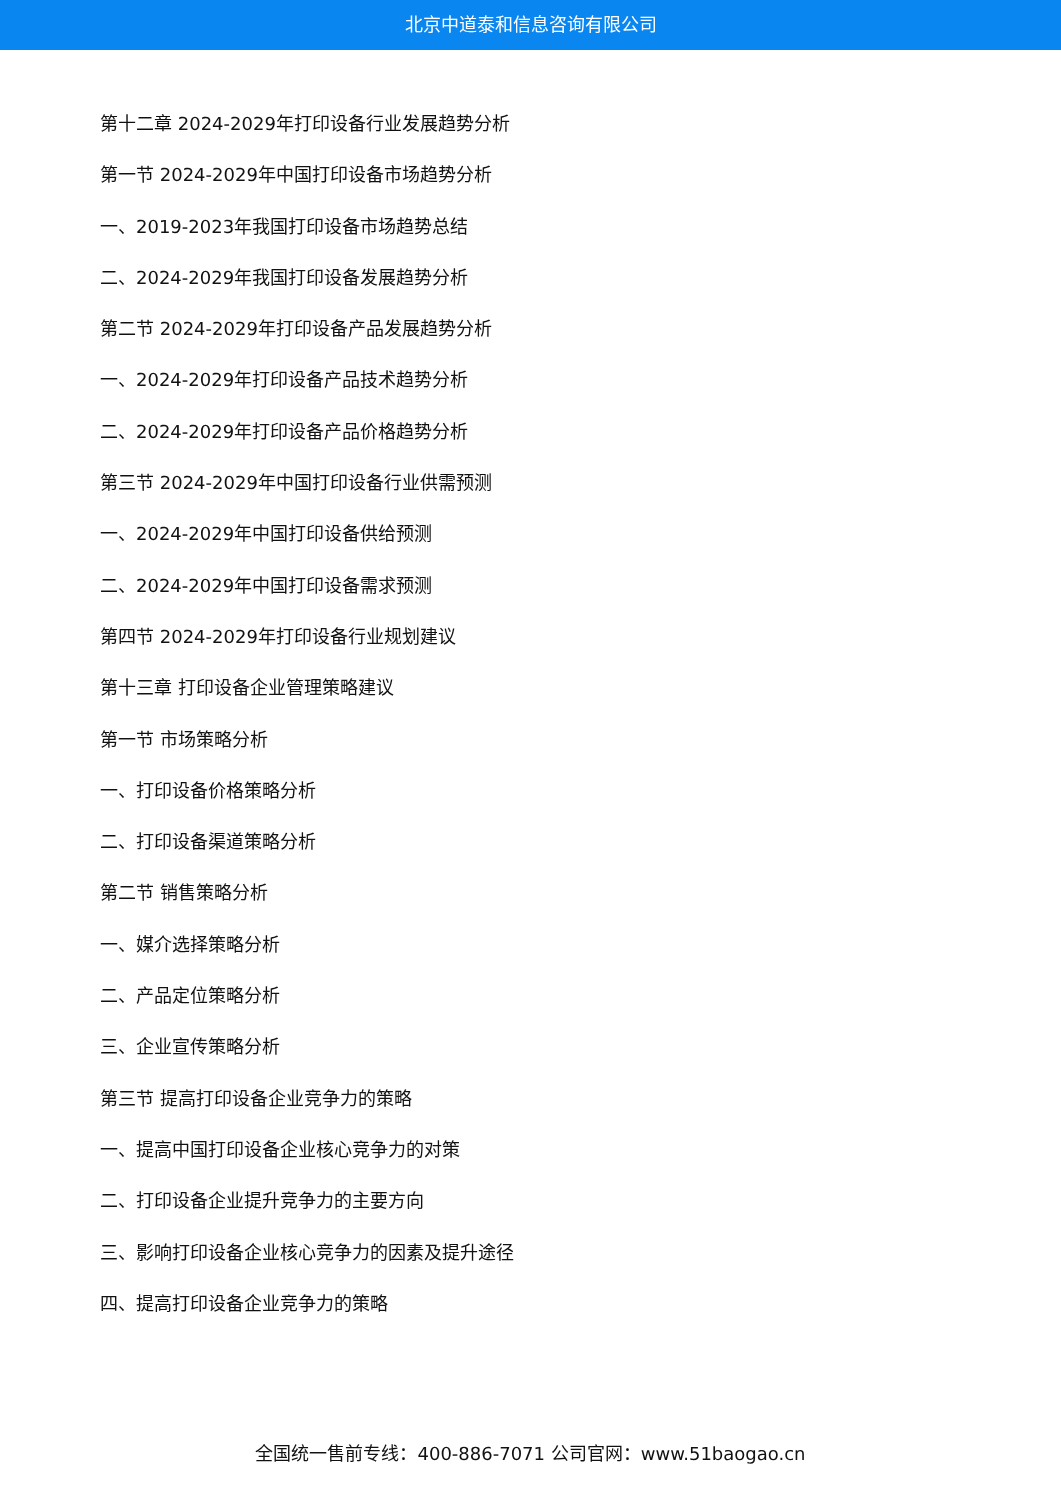北京中道泰和信息咨询有限公司
第十二章 2024-2029年打印设备行业发展趋势分析
第一节 2024-2029年中国打印设备市场趋势分析
一、2019-2023年我国打印设备市场趋势总结
二、2024-2029年我国打印设备发展趋势分析
第二节 2024-2029年打印设备产品发展趋势分析
一、2024-2029年打印设备产品技术趋势分析
二、2024-2029年打印设备产品价格趋势分析
第三节 2024-2029年中国打印设备行业供需预测
一、2024-2029年中国打印设备供给预测
二、2024-2029年中国打印设备需求预测
第四节 2024-2029年打印设备行业规划建议
第十三章 打印设备企业管理策略建议
第一节 市场策略分析
一、打印设备价格策略分析
二、打印设备渠道策略分析
第二节 销售策略分析
一、媒介选择策略分析
二、产品定位策略分析
三、企业宣传策略分析
第三节 提高打印设备企业竞争力的策略
一、提高中国打印设备企业核心竞争力的对策
二、打印设备企业提升竞争力的主要方向
三、影响打印设备企业核心竞争力的因素及提升途径
四、提高打印设备企业竞争力的策略
全国统一售前专线：400-886-7071 公司官网：www.51baogao.cn